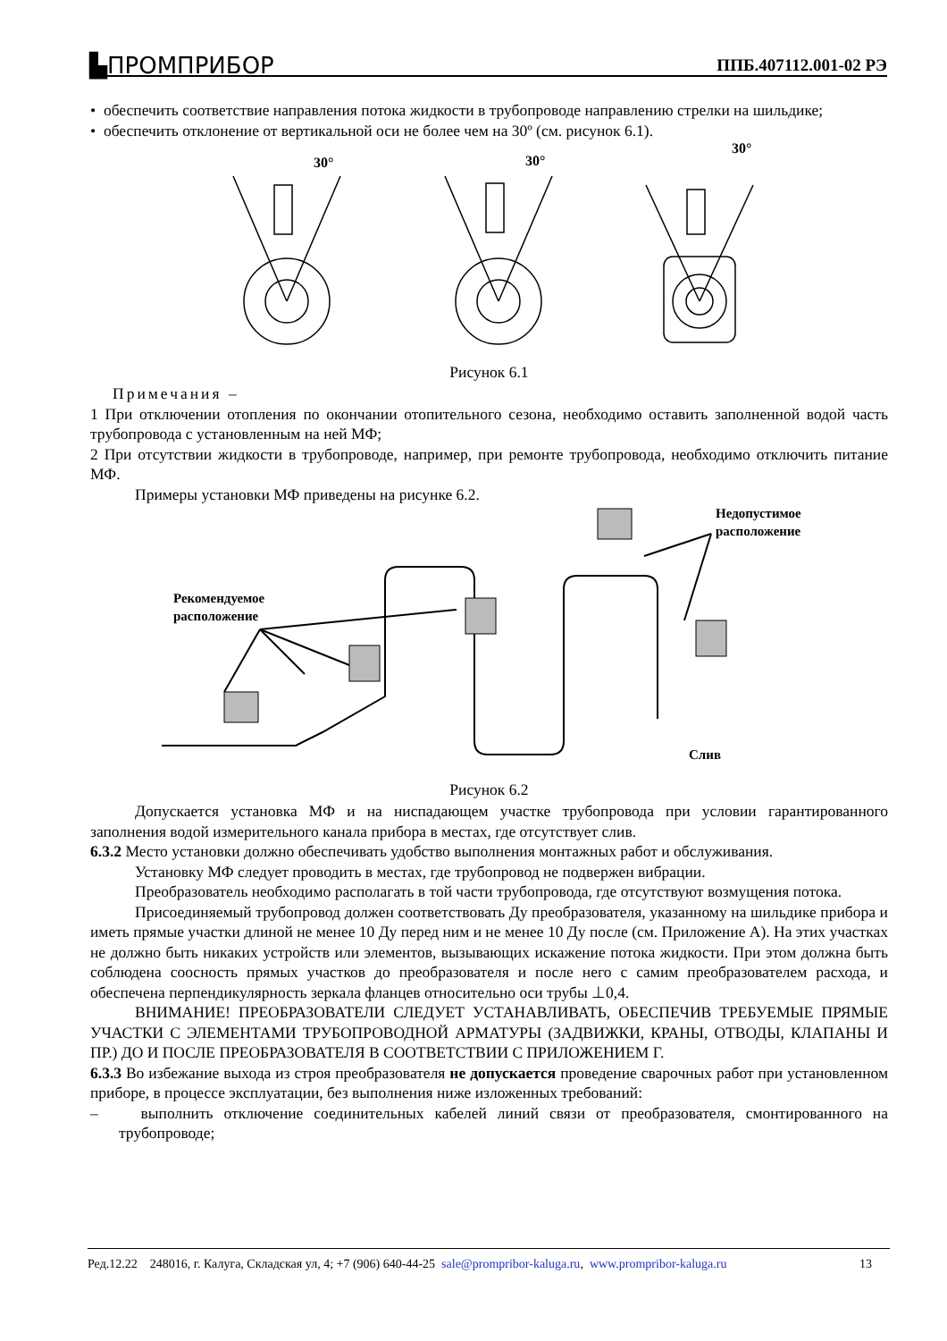▙ПРОМПРИБОР ППБ.407112.001-02 РЭ
• обеспечить соответствие направления потока жидкости в трубопроводе направлению стрелки на шильдике;
• обеспечить отклонение от вертикальной оси не более чем на 30º (см. рисунок 6.1).
30°
30°
30°
Рисунок 6.1
Примечания –
1 При отключении отопления по окончании отопительного сезона, необходимо оставить заполненной водой часть трубопровода с установленным на ней МФ;
2 При отсутствии жидкости в трубопроводе, например, при ремонте трубопровода, необходимо отключить питание МФ.
Примеры установки МФ приведены на рисунке 6.2.
Рекомендуемое
расположение
Недопустимое
расположение
Слив
Рисунок 6.2
Допускается установка МФ и на ниспадающем участке трубопровода при условии гарантированного заполнения водой измерительного канала прибора в местах, где отсутствует слив.
6.3.2 Место установки должно обеспечивать удобство выполнения монтажных работ и обслуживания.
Установку МФ следует проводить в местах, где трубопровод не подвержен вибрации.
Преобразователь необходимо располагать в той части трубопровода, где отсутствуют возмущения потока.
Присоединяемый трубопровод должен соответствовать Ду преобразователя, указанному на шильдике прибора и иметь прямые участки длиной не менее 10 Ду перед ним и не менее 10 Ду после (см. Приложение А). На этих участках не должно быть никаких устройств или элементов, вызывающих искажение потока жидкости. При этом должна быть соблюдена соосность прямых участков до преобразователя и после него с самим преобразователем расхода, и обеспечена перпендикулярность зеркала фланцев относительно оси трубы ⊥0,4.
ВНИМАНИЕ! ПРЕОБРАЗОВАТЕЛИ СЛЕДУЕТ УСТАНАВЛИВАТЬ, ОБЕСПЕЧИВ ТРЕБУЕМЫЕ ПРЯМЫЕ УЧАСТКИ С ЭЛЕМЕНТАМИ ТРУБОПРОВОДНОЙ АРМАТУРЫ (ЗАДВИЖКИ, КРАНЫ, ОТВОДЫ, КЛАПАНЫ И ПР.) ДО И ПОСЛЕ ПРЕОБРАЗОВАТЕЛЯ В СООТВЕТСТВИИ С ПРИЛОЖЕНИЕМ Г.
6.3.3 Во избежание выхода из строя преобразователя не допускается проведение сварочных работ при установленном приборе, в процессе эксплуатации, без выполнения ниже изложенных требований:
– выполнить отключение соединительных кабелей линий связи от преобразователя, смонтированного на трубопроводе;
Ред.12.22 248016, г. Калуга, Складская ул, 4; +7 (906) 640-44-25 sale@prompribor-kaluga.ru, www.prompribor-kaluga.ru 13